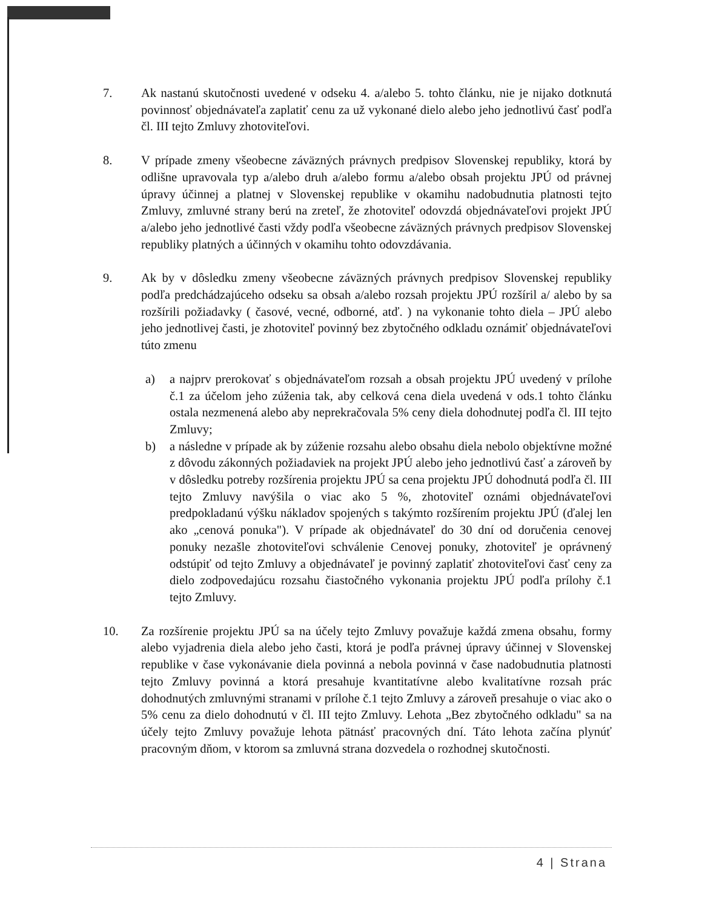7. Ak nastanú skutočnosti uvedené v odseku 4. a/alebo 5. tohto článku, nie je nijako dotknutá povinnosť objednávateľa zaplatiť cenu za už vykonané dielo alebo jeho jednotlivú časť podľa čl. III tejto Zmluvy zhotoviteľovi.
8. V prípade zmeny všeobecne záväzných právnych predpisov Slovenskej republiky, ktorá by odlišne upravovala typ a/alebo druh a/alebo formu a/alebo obsah projektu JPÚ od právnej úpravy účinnej a platnej v Slovenskej republike v okamihu nadobudnutia platnosti tejto Zmluvy, zmluvné strany berú na zreteľ, že zhotoviteľ odovzdá objednávateľovi projekt JPÚ a/alebo jeho jednotlivé časti vždy podľa všeobecne záväzných právnych predpisov Slovenskej republiky platných a účinných v okamihu tohto odovzdávania.
9. Ak by v dôsledku zmeny všeobecne záväzných právnych predpisov Slovenskej republiky podľa predchádzajúceho odseku sa obsah a/alebo rozsah projektu JPÚ rozšíril a/ alebo by sa rozšírili požiadavky ( časové, vecné, odborné, atď. ) na vykonanie tohto diela – JPÚ alebo jeho jednotlivej časti, je zhotoviteľ povinný bez zbytočného odkladu oznámiť objednávateľovi túto zmenu
a) a najprv prerokovať s objednávateľom rozsah a obsah projektu JPÚ uvedený v prílohe č.1 za účelom jeho zúženia tak, aby celková cena diela uvedená v ods.1 tohto článku ostala nezmenená alebo aby neprekračovala 5% ceny diela dohodnutej podľa čl. III tejto Zmluvy;
b) a následne v prípade ak by zúženie rozsahu alebo obsahu diela nebolo objektívne možné z dôvodu zákonných požiadaviek na projekt JPÚ alebo jeho jednotlivú časť a zároveň by v dôsledku potreby rozšírenia projektu JPÚ sa cena projektu JPÚ dohodnutá podľa čl. III tejto Zmluvy navýšila o viac ako 5 %, zhotoviteľ oznámi objednávateľovi predpokladanú výšku nákladov spojených s takýmto rozšírením projektu JPÚ (ďalej len ako „cenová ponuka"). V prípade ak objednávateľ do 30 dní od doručenia cenovej ponuky nezašle zhotoviteľovi schválenie Cenovej ponuky, zhotoviteľ je oprávnený odstúpiť od tejto Zmluvy a objednávateľ je povinný zaplatiť zhotoviteľovi časť ceny za dielo zodpovedajúcu rozsahu čiastočného vykonania projektu JPÚ podľa prílohy č.1 tejto Zmluvy.
10. Za rozšírenie projektu JPÚ sa na účely tejto Zmluvy považuje každá zmena obsahu, formy alebo vyjadrenia diela alebo jeho časti, ktorá je podľa právnej úpravy účinnej v Slovenskej republike v čase vykonávanie diela povinná a nebola povinná v čase nadobudnutia platnosti tejto Zmluvy povinná a ktorá presahuje kvantitatívne alebo kvalitatívne rozsah prác dohodnutých zmluvnými stranami v prílohe č.1 tejto Zmluvy a zároveň presahuje o viac ako o 5% cenu za dielo dohodnutú v čl. III tejto Zmluvy. Lehota „Bez zbytočného odkladu" sa na účely tejto Zmluvy považuje lehota pätnásť pracovných dní. Táto lehota začína plynúť pracovným dňom, v ktorom sa zmluvná strana dozvedela o rozhodnej skutočnosti.
4 | Strana